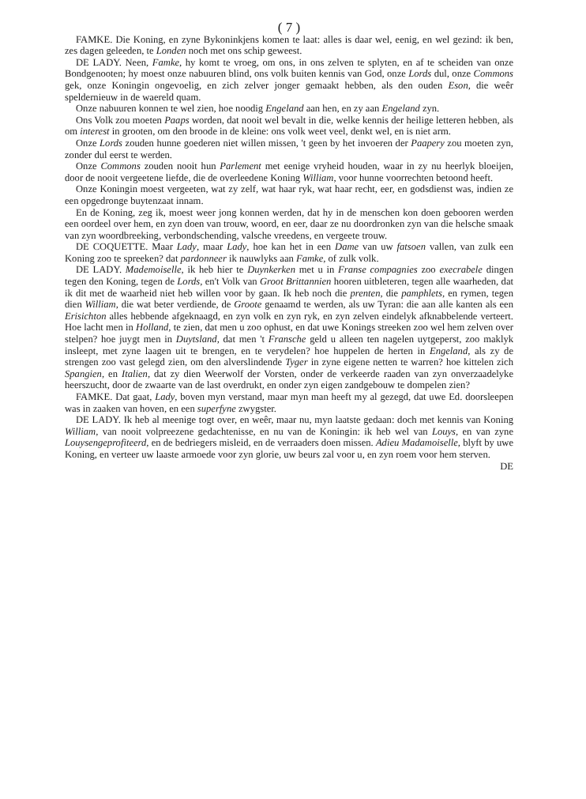( 7 )
FAMKE. Die Koning, en zyne Bykoninkjens komen te laat: alles is daar wel, eenig, en wel gezind: ik ben, zes dagen geleeden, te Londen noch met ons schip geweest.
DE LADY. Neen, Famke, hy komt te vroeg, om ons, in ons zelven te splyten, en af te scheiden van onze Bondgenooten; hy moest onze nabuuren blind, ons volk buiten kennis van God, onze Lords dul, onze Commons gek, onze Koningin ongevoelig, en zich zelver jonger gemaakt hebben, als den ouden Eson, die weêr speldernieuw in de waereld quam.
Onze nabuuren konnen te wel zien, hoe noodig Engeland aan hen, en zy aan Engeland zyn.
Ons Volk zou moeten Paaps worden, dat nooit wel bevalt in die, welke kennis der heilige letteren hebben, als om interest in grooten, om den broode in de kleine: ons volk weet veel, denkt wel, en is niet arm.
Onze Lords zouden hunne goederen niet willen missen, 't geen by het invoeren der Paapery zou moeten zyn, zonder dul eerst te werden.
Onze Commons zouden nooit hun Parlement met eenige vryheid houden, waar in zy nu heerlyk bloeijen, door de nooit vergeetene liefde, die de overleedene Koning William, voor hunne voorrechten betoond heeft.
Onze Koningin moest vergeeten, wat zy zelf, wat haar ryk, wat haar recht, eer, en godsdienst was, indien ze een opgedronge buytenzaat innam.
En de Koning, zeg ik, moest weer jong konnen werden, dat hy in de menschen kon doen gebooren werden een oordeel over hem, en zyn doen van trouw, woord, en eer, daar ze nu doordronken zyn van die helsche smaak van zyn woordbreeking, verbondschending, valsche vreedens, en vergeete trouw.
DE COQUETTE. Maar Lady, maar Lady, hoe kan het in een Dame van uw fatsoen vallen, van zulk een Koning zoo te spreeken? dat pardonneer ik nauwlyks aan Famke, of zulk volk.
DE LADY. Mademoiselle, ik heb hier te Duynkerken met u in Franse compagnies zoo execrabele dingen tegen den Koning, tegen de Lords, en't Volk van Groot Brittannien hooren uitbleteren, tegen alle waarheden, dat ik dit met de waarheid niet heb willen voor by gaan. Ik heb noch die prenten, die pamphlets, en rymen, tegen dien William, die wat beter verdiende, de Groote genaamd te werden, als uw Tyran: die aan alle kanten als een Erisichton alles hebbende afgeknaagd, en zyn volk en zyn ryk, en zyn zelven eindelyk afknabbelende verteert. Hoe lacht men in Holland, te zien, dat men u zoo ophust, en dat uwe Konings streeken zoo wel hem zelven over stelpen? hoe juygt men in Duytsland, dat men 't Fransche geld u alleen ten nagelen uytgeperst, zoo maklyk insleept, met zyne laagen uit te brengen, en te verydelen? hoe huppelen de herten in Engeland, als zy de strengen zoo vast gelegd zien, om den alverslindende Tyger in zyne eigene netten te warren? hoe kittelen zich Spangien, en Italien, dat zy dien Weerwolf der Vorsten, onder de verkeerde raaden van zyn onverzaadelyke heerszucht, door de zwaarte van de last overdrukt, en onder zyn eigen zandgebouw te dompelen zien?
FAMKE. Dat gaat, Lady, boven myn verstand, maar myn man heeft my al gezegd, dat uwe Ed. doorsleepen was in zaaken van hoven, en een superfyne zwygster.
DE LADY. Ik heb al meenige togt over, en weêr, maar nu, myn laatste gedaan: doch met kennis van Koning William, van nooit volpreezene gedachtenisse, en nu van de Koningin: ik heb wel van Louys, en van zyne Louysengeprofiteerd, en de bedriegers misleid, en de verraaders doen missen. Adieu Madamoiselle, blyft by uwe Koning, en verteer uw laaste armoede voor zyn glorie, uw beurs zal voor u, en zyn roem voor hem sterven.
DE